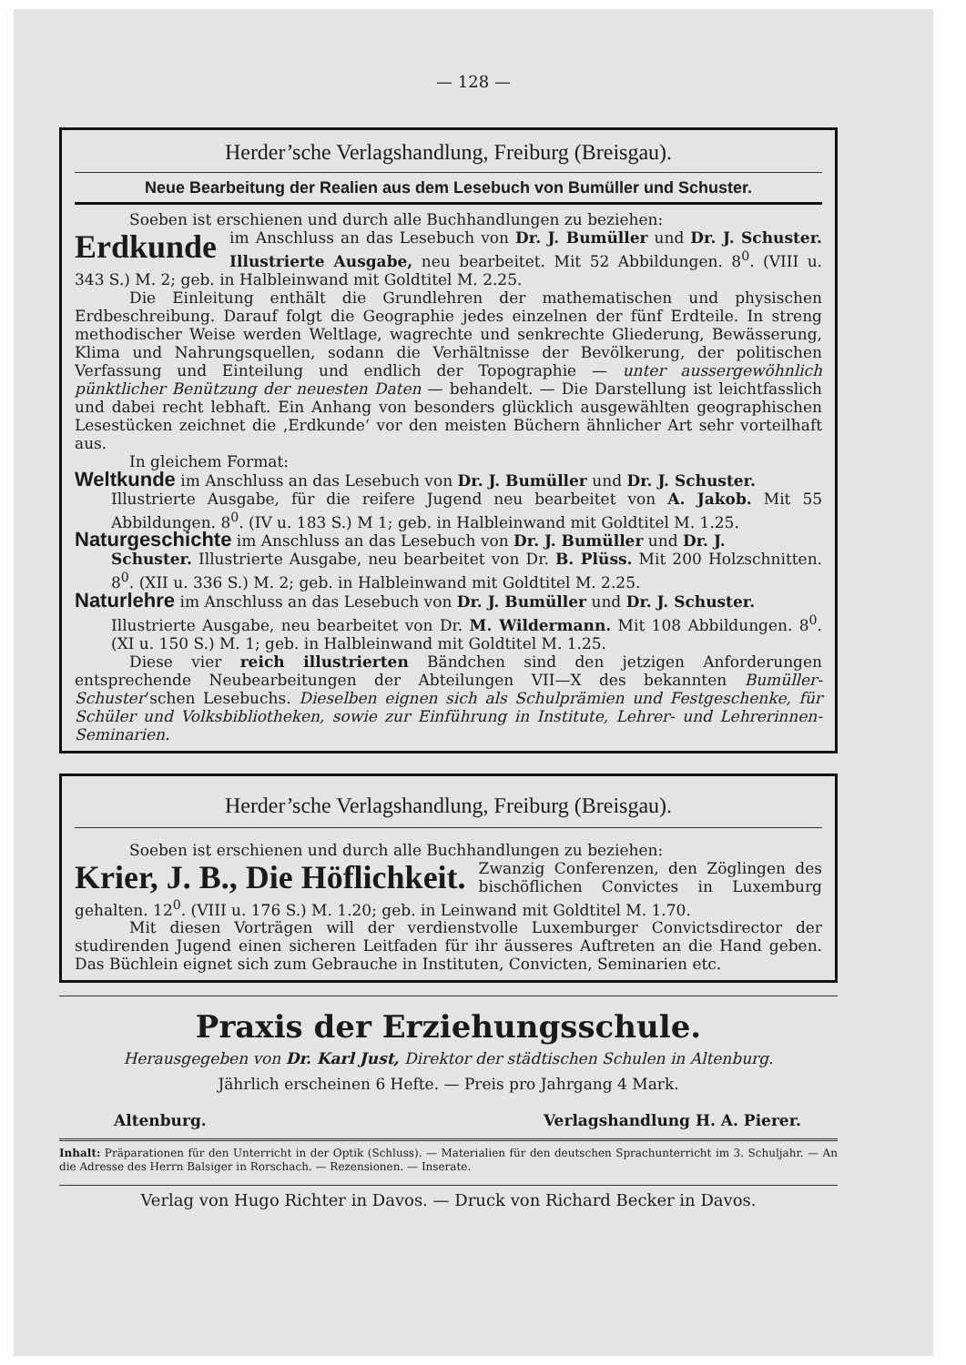— 128 —
Herder’sche Verlagshandlung, Freiburg (Breisgau).
Neue Bearbeitung der Realien aus dem Lesebuch von Bumüller und Schuster.
Soeben ist erschienen und durch alle Buchhandlungen zu beziehen:
Erdkunde im Anschluss an das Lesebuch von Dr. J. Bumüller und Dr. J. Schuster. Illustrierte Ausgabe, neu bearbeitet. Mit 52 Abbildungen. 8<sup>0</sup>. (VIII u. 343 S.) M. 2; geb. in Halbleinwand mit Goldtitel M. 2.25.
Die Einleitung enthält die Grundlehren der mathematischen und physischen Erdbeschreibung. Darauf folgt die Geographie jedes einzelnen der fünf Erdteile. In streng methodischer Weise werden Weltlage, wagrechte und senkrechte Gliederung, Bewässerung, Klima und Nahrungsquellen, sodann die Verhältnisse der Bevölkerung, der politischen Verfassung und Einteilung und endlich der Topographie — unter aussergewöhnlich pünktlicher Benützung der neuesten Daten — behandelt. — Die Darstellung ist leichtfasslich und dabei recht lebhaft. Ein Anhang von besonders glücklich ausgewählten geographischen Lesestücken zeichnet die ‚Erdkunde‘ vor den meisten Büchern ähnlicher Art sehr vorteilhaft aus.
In gleichem Format:
Weltkunde im Anschluss an das Lesebuch von Dr. J. Bumüller und Dr. J. Schuster.
Illustrierte Ausgabe, für die reifere Jugend neu bearbeitet von A. Jakob. Mit 55 Abbildungen. 8<sup>0</sup>. (IV u. 183 S.) M 1; geb. in Halbleinwand mit Goldtitel M. 1.25.
Naturgeschichte im Anschluss an das Lesebuch von Dr. J. Bumüller und Dr. J.
Schuster. Illustrierte Ausgabe, neu bearbeitet von Dr. B. Plüss. Mit 200 Holzschnitten. 8<sup>0</sup>. (XII u. 336 S.) M. 2; geb. in Halbleinwand mit Goldtitel M. 2.25.
Naturlehre im Anschluss an das Lesebuch von Dr. J. Bumüller und Dr. J. Schuster.
Illustrierte Ausgabe, neu bearbeitet von Dr. M. Wildermann. Mit 108 Abbildungen. 8<sup>0</sup>. (XI u. 150 S.) M. 1; geb. in Halbleinwand mit Goldtitel M. 1.25.
Diese vier reich illustrierten Bändchen sind den jetzigen Anforderungen entsprechende Neubearbeitungen der Abteilungen VII—X des bekannten Bumüller-Schuster’schen Lesebuchs. Dieselben eignen sich als Schulprämien und Festgeschenke, für Schüler und Volksbibliotheken, sowie zur Einführung in Institute, Lehrer- und Lehrerinnen-Seminarien.
Herder’sche Verlagshandlung, Freiburg (Breisgau).
Soeben ist erschienen und durch alle Buchhandlungen zu beziehen:
Krier, J. B., Die Höflichkeit. Zwanzig Conferenzen, den Zöglingen des bischöflichen Convictes in Luxemburg gehalten. 12<sup>0</sup>. (VIII u. 176 S.) M. 1.20; geb. in Leinwand mit Goldtitel M. 1.70.
Mit diesen Vorträgen will der verdienstvolle Luxemburger Convictsdirector der studirenden Jugend einen sicheren Leitfaden für ihr äusseres Auftreten an die Hand geben. Das Büchlein eignet sich zum Gebrauche in Instituten, Convicten, Seminarien etc.
Praxis der Erziehungsschule.
Herausgegeben von Dr. Karl Just, Direktor der städtischen Schulen in Altenburg.
Jährlich erscheinen 6 Hefte. — Preis pro Jahrgang 4 Mark.
Altenburg. Verlagshandlung H. A. Pierer.
Inhalt: Präparationen für den Unterricht in der Optik (Schluss). — Materialien für den deutschen Sprachunterricht im 3. Schuljahr. — An die Adresse des Herrn Balsiger in Rorschach. — Rezensionen. — Inserate.
Verlag von Hugo Richter in Davos. — Druck von Richard Becker in Davos.